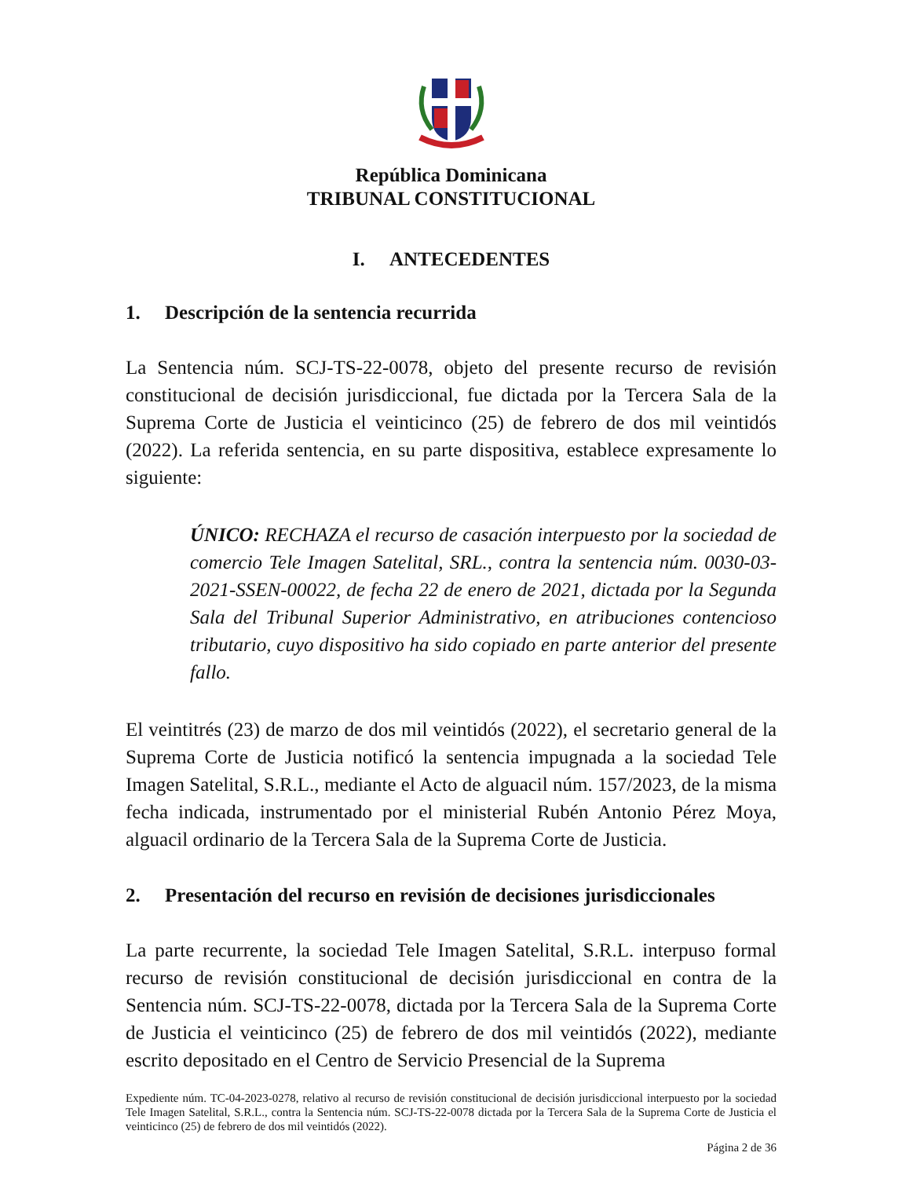República Dominicana
TRIBUNAL CONSTITUCIONAL
I. ANTECEDENTES
1. Descripción de la sentencia recurrida
La Sentencia núm. SCJ-TS-22-0078, objeto del presente recurso de revisión constitucional de decisión jurisdiccional, fue dictada por la Tercera Sala de la Suprema Corte de Justicia el veinticinco (25) de febrero de dos mil veintidós (2022). La referida sentencia, en su parte dispositiva, establece expresamente lo siguiente:
ÚNICO: RECHAZA el recurso de casación interpuesto por la sociedad de comercio Tele Imagen Satelital, SRL., contra la sentencia núm. 0030-03-2021-SSEN-00022, de fecha 22 de enero de 2021, dictada por la Segunda Sala del Tribunal Superior Administrativo, en atribuciones contencioso tributario, cuyo dispositivo ha sido copiado en parte anterior del presente fallo.
El veintitrés (23) de marzo de dos mil veintidós (2022), el secretario general de la Suprema Corte de Justicia notificó la sentencia impugnada a la sociedad Tele Imagen Satelital, S.R.L., mediante el Acto de alguacil núm. 157/2023, de la misma fecha indicada, instrumentado por el ministerial Rubén Antonio Pérez Moya, alguacil ordinario de la Tercera Sala de la Suprema Corte de Justicia.
2. Presentación del recurso en revisión de decisiones jurisdiccionales
La parte recurrente, la sociedad Tele Imagen Satelital, S.R.L. interpuso formal recurso de revisión constitucional de decisión jurisdiccional en contra de la Sentencia núm. SCJ-TS-22-0078, dictada por la Tercera Sala de la Suprema Corte de Justicia el veinticinco (25) de febrero de dos mil veintidós (2022), mediante escrito depositado en el Centro de Servicio Presencial de la Suprema
Expediente núm. TC-04-2023-0278, relativo al recurso de revisión constitucional de decisión jurisdiccional interpuesto por la sociedad Tele Imagen Satelital, S.R.L., contra la Sentencia núm. SCJ-TS-22-0078 dictada por la Tercera Sala de la Suprema Corte de Justicia el veinticinco (25) de febrero de dos mil veintidós (2022).
Página 2 de 36